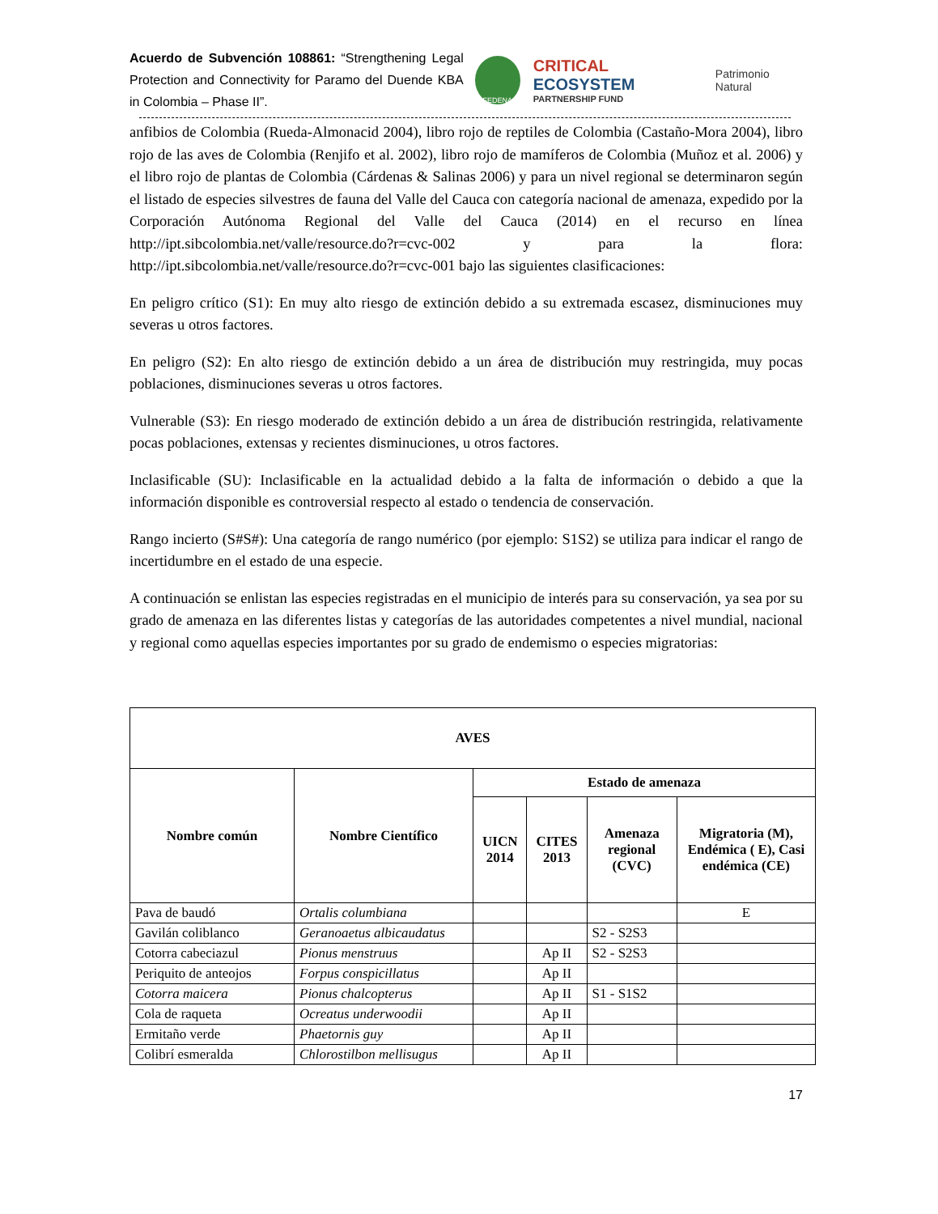Acuerdo de Subvención 108861: “Strengthening Legal Protection and Connectivity for Paramo del Duende KBA in Colombia – Phase II”.
FEDENA
CRITICAL ECOSYSTEM
PARTNERSHIP FUND
Patrimonio Natural
anfibios de Colombia (Rueda-Almonacid 2004), libro rojo de reptiles de Colombia (Castaño-Mora 2004), libro rojo de las aves de Colombia (Renjifo et al. 2002), libro rojo de mamíferos de Colombia (Muñoz et al. 2006) y el libro rojo de plantas de Colombia (Cárdenas & Salinas 2006) y para un nivel regional se determinaron según el listado de especies silvestres de fauna del Valle del Cauca con categoría nacional de amenaza, expedido por la Corporación Autónoma Regional del Valle del Cauca (2014) en el recurso en línea http://ipt.sibcolombia.net/valle/resource.do?r=cvc-002 y para la flora: http://ipt.sibcolombia.net/valle/resource.do?r=cvc-001 bajo las siguientes clasificaciones:
En peligro crítico (S1): En muy alto riesgo de extinción debido a su extremada escasez, disminuciones muy severas u otros factores.
En peligro (S2): En alto riesgo de extinción debido a un área de distribución muy restringida, muy pocas poblaciones, disminuciones severas u otros factores.
Vulnerable (S3): En riesgo moderado de extinción debido a un área de distribución restringida, relativamente pocas poblaciones, extensas y recientes disminuciones, u otros factores.
Inclasificable (SU): Inclasificable en la actualidad debido a la falta de información o debido a que la información disponible es controversial respecto al estado o tendencia de conservación.
Rango incierto (S#S#): Una categoría de rango numérico (por ejemplo: S1S2) se utiliza para indicar el rango de incertidumbre en el estado de una especie.
A continuación se enlistan las especies registradas en el municipio de interés para su conservación, ya sea por su grado de amenaza en las diferentes listas y categorías de las autoridades competentes a nivel mundial, nacional y regional como aquellas especies importantes por su grado de endemismo o especies migratorias:
| AVES | | | | | |
| --- | --- | --- | --- | --- | --- |
| Nombre común | Nombre Científico | Estado de amenaza | | | |
| | | UICN 2014 | CITES 2013 | Amenaza regional (CVC) | Migratoria (M), Endémica ( E), Casi endémica (CE) |
| Pava de baudó | Ortalis columbiana | | | | E |
| Gavilán coliblanco | Geranoaetus albicaudatus | | | S2 - S2S3 | |
| Cotorra cabeciazul | Pionus menstruus | | Ap II | S2 - S2S3 | |
| Periquito de anteojos | Forpus conspicillatus | | Ap II | | |
| Cotorra maicera | Pionus chalcopterus | | Ap II | S1 - S1S2 | |
| Cola de raqueta | Ocreatus underwoodii | | Ap II | | |
| Ermitaño verde | Phaetornis guy | | Ap II | | |
| Colibrí esmeralda | Chlorostilbon mellisugus | | Ap II | | |
17